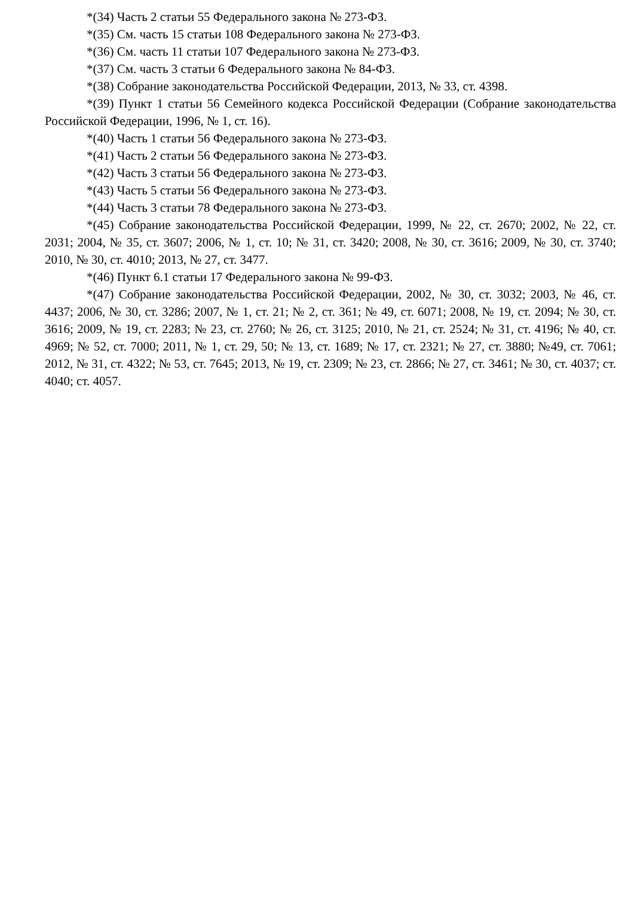*(34) Часть 2 статьи 55 Федерального закона № 273-ФЗ.
*(35) См. часть 15 статьи 108 Федерального закона № 273-ФЗ.
*(36) См. часть 11 статьи 107 Федерального закона № 273-ФЗ.
*(37) См. часть 3 статьи 6 Федерального закона № 84-ФЗ.
*(38) Собрание законодательства Российской Федерации, 2013, № 33, ст. 4398.
*(39) Пункт 1 статьи 56 Семейного кодекса Российской Федерации (Собрание законодательства Российской Федерации, 1996, № 1, ст. 16).
*(40) Часть 1 статьи 56 Федерального закона № 273-ФЗ.
*(41) Часть 2 статьи 56 Федерального закона № 273-ФЗ.
*(42) Часть 3 статьи 56 Федерального закона № 273-ФЗ.
*(43) Часть 5 статьи 56 Федерального закона № 273-ФЗ.
*(44) Часть 3 статьи 78 Федерального закона № 273-ФЗ.
*(45) Собрание законодательства Российской Федерации, 1999, № 22, ст. 2670; 2002, № 22, ст. 2031; 2004, № 35, ст. 3607; 2006, № 1, ст. 10; № 31, ст. 3420; 2008, № 30, ст. 3616; 2009, № 30, ст. 3740; 2010, № 30, ст. 4010; 2013, № 27, ст. 3477.
*(46) Пункт 6.1 статьи 17 Федерального закона № 99-ФЗ.
*(47) Собрание законодательства Российской Федерации, 2002, № 30, ст. 3032; 2003, № 46, ст. 4437; 2006, № 30, ст. 3286; 2007, № 1, ст. 21; № 2, ст. 361; № 49, ст. 6071; 2008, № 19, ст. 2094; № 30, ст. 3616; 2009, № 19, ст. 2283; № 23, ст. 2760; № 26, ст. 3125; 2010, № 21, ст. 2524; № 31, ст. 4196; № 40, ст. 4969; № 52, ст. 7000; 2011, № 1, ст. 29, 50; № 13, ст. 1689; № 17, ст. 2321; № 27, ст. 3880; №49, ст. 7061; 2012, № 31, ст. 4322; № 53, ст. 7645; 2013, № 19, ст. 2309; № 23, ст. 2866; № 27, ст. 3461; № 30, ст. 4037; ст. 4040; ст. 4057.